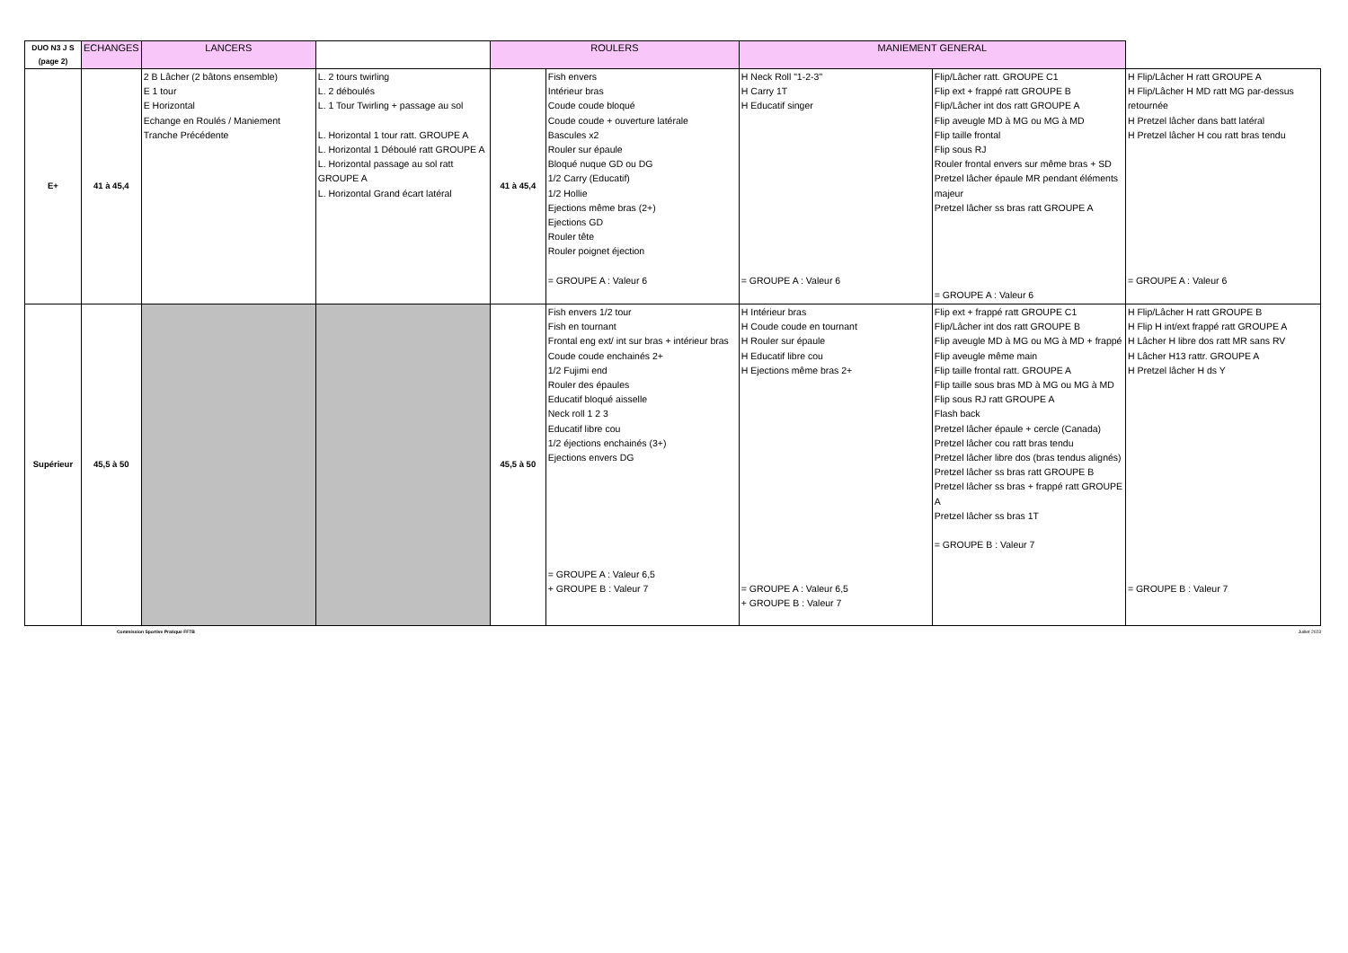| DUO N3 J S (page 2) | | ECHANGES | LANCERS | | ROULERS | | MANIEMENT GENERAL | |
| --- | --- | --- | --- | --- | --- | --- | --- | --- |
| E+ | 41 à 45,4 | 2 B Lâcher (2 bâtons ensemble) E 1 tour E Horizontal Echange en Roulés / Maniement Tranche Précédente | L. 2 tours twirling L. 2 déboulés L. 1 Tour Twirling + passage au sol L. Horizontal 1 tour ratt. GROUPE A L. Horizontal 1 Déboulé ratt GROUPE A L. Horizontal passage au sol ratt GROUPE A L. Horizontal Grand écart latéral | 41 à 45,4 | Fish envers Intérieur bras Coude coude bloqué Coude coude + ouverture latérale Bascules x2 Rouler sur épaule Bloqué nuque GD ou DG 1/2 Carry (Educatif) 1/2 Hollie Ejections même bras (2+) Ejections GD Rouler tête Rouler poignet éjection = GROUPE A : Valeur 6 | H Neck Roll "1-2-3" H Carry 1T H Educatif singer = GROUPE A : Valeur 6 | Flip/Lâcher ratt. GROUPE C1 Flip ext + frappé ratt GROUPE B Flip/Lâcher int dos ratt GROUPE A Flip aveugle MD à MG ou MG à MD Flip taille frontal Flip sous RJ Rouler frontal envers sur même bras + SD Pretzel lâcher épaule MR pendant éléments majeur Pretzel lâcher ss bras ratt GROUPE A = GROUPE A : Valeur 6 | H Flip/Lâcher H ratt GROUPE A H Flip/Lâcher H MD ratt MG par-dessus retournée H Pretzel lâcher dans batt latéral H Pretzel lâcher H cou ratt bras tendu = GROUPE A : Valeur 6 |
| Supérieur | 45,5 à 50 | | | 45,5 à 50 | Fish envers 1/2 tour Fish en tournant Frontal eng ext/ int sur bras + intérieur bras Coude coude enchainés 2+ 1/2 Fujimi end Rouler des épaules Educatif bloqué aisselle Neck roll 1 2 3 Educatif libre cou 1/2 éjections enchainés (3+) Ejections envers DG = GROUPE A : Valeur 6,5 + GROUPE B : Valeur 7 | H Intérieur bras H Coude coude en tournant H Rouler sur épaule H Educatif libre cou H Ejections même bras 2+ = GROUPE A : Valeur 6,5 + GROUPE B : Valeur 7 | Flip ext + frappé ratt GROUPE C1 Flip/Lâcher int dos ratt GROUPE B Flip aveugle MD à MG ou MG à MD + frappé Flip aveugle même main Flip taille frontal ratt. GROUPE A Flip taille sous bras MD à MG ou MG à MD Flip sous RJ ratt GROUPE A Flash back Pretzel lâcher épaule + cercle (Canada) Pretzel lâcher cou ratt bras tendu Pretzel lâcher libre dos (bras tendus alignés) Pretzel lâcher ss bras ratt GROUPE B Pretzel lâcher ss bras + frappé ratt GROUPE A Pretzel lâcher ss bras 1T = GROUPE B : Valeur 7 | H Flip/Lâcher H ratt GROUPE B H Flip H int/ext frappé ratt GROUPE A H Lâcher H libre dos ratt MR sans RV H Lâcher H13 rattr. GROUPE A H Pretzel lâcher H ds Y = GROUPE B : Valeur 7 |
Commission Sportive Pratique FFTB Juillet 2023